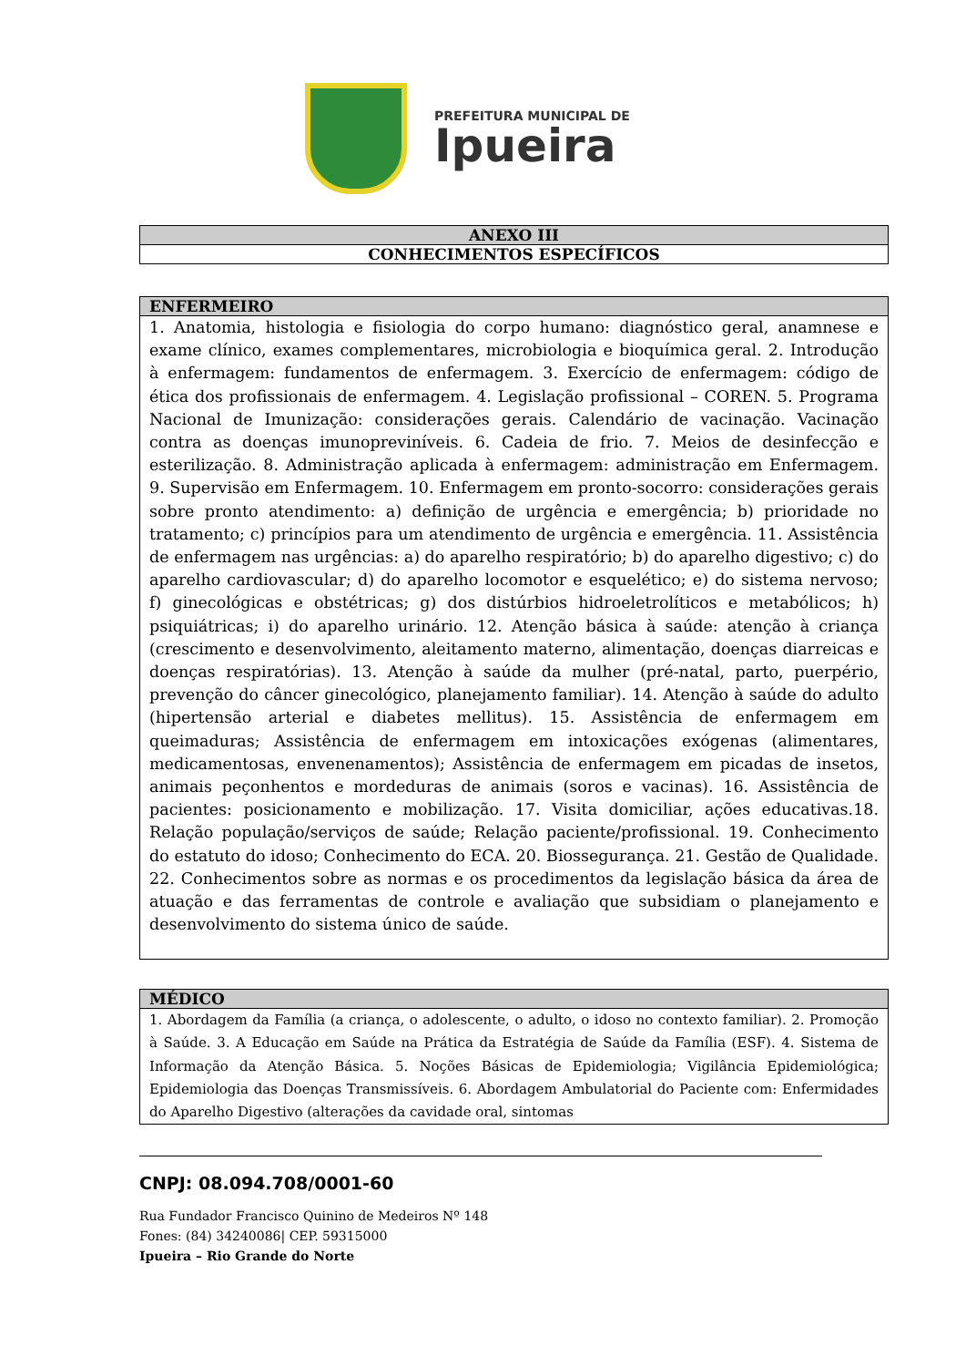PREFEITURA MUNICIPAL DE
Ipueira
| ANEXO III |
| --- |
| CONHECIMENTOS ESPECÍFICOS |
| ENFERMEIRO |
| --- |
| 1. Anatomia, histologia e fisiologia do corpo humano: diagnóstico geral, anamnese e exame clínico, exames complementares, microbiologia e bioquímica geral. 2. Introdução à enfermagem: fundamentos de enfermagem. 3. Exercício de enfermagem: código de ética dos profissionais de enfermagem. 4. Legislação profissional – COREN. 5. Programa Nacional de Imunização: considerações gerais. Calendário de vacinação. Vacinação contra as doenças imunopreviníveis. 6. Cadeia de frio. 7. Meios de desinfecção e esterilização. 8. Administração aplicada à enfermagem: administração em Enfermagem. 9. Supervisão em Enfermagem. 10. Enfermagem em pronto-socorro: considerações gerais sobre pronto atendimento: a) definição de urgência e emergência; b) prioridade no tratamento; c) princípios para um atendimento de urgência e emergência. 11. Assistência de enfermagem nas urgências: a) do aparelho respiratório; b) do aparelho digestivo; c) do aparelho cardiovascular; d) do aparelho locomotor e esquelético; e) do sistema nervoso; f) ginecológicas e obstétricas; g) dos distúrbios hidroeletrolíticos e metabólicos; h) psiquiátricas; i) do aparelho urinário. 12. Atenção básica à saúde: atenção à criança (crescimento e desenvolvimento, aleitamento materno, alimentação, doenças diarreicas e doenças respiratórias). 13. Atenção à saúde da mulher (pré-natal, parto, puerpério, prevenção do câncer ginecológico, planejamento familiar). 14. Atenção à saúde do adulto (hipertensão arterial e diabetes mellitus). 15. Assistência de enfermagem em queimaduras; Assistência de enfermagem em intoxicações exógenas (alimentares, medicamentosas, envenenamentos); Assistência de enfermagem em picadas de insetos, animais peçonhentos e mordeduras de animais (soros e vacinas). 16. Assistência de pacientes: posicionamento e mobilização. 17. Visita domiciliar, ações educativas.18. Relação população/serviços de saúde; Relação paciente/profissional. 19. Conhecimento do estatuto do idoso; Conhecimento do ECA. 20. Biossegurança. 21. Gestão de Qualidade. 22. Conhecimentos sobre as normas e os procedimentos da legislação básica da área de atuação e das ferramentas de controle e avaliação que subsidiam o planejamento e desenvolvimento do sistema único de saúde. |
| MÉDICO |
| --- |
| 1. Abordagem da Família (a criança, o adolescente, o adulto, o idoso no contexto familiar). 2. Promoção à Saúde. 3. A Educação em Saúde na Prática da Estratégia de Saúde da Família (ESF). 4. Sistema de Informação da Atenção Básica. 5. Noções Básicas de Epidemiologia; Vigilância Epidemiológica; Epidemiologia das Doenças Transmissíveis. 6. Abordagem Ambulatorial do Paciente com: Enfermidades do Aparelho Digestivo (alterações da cavidade oral, sintomas |
CNPJ: 08.094.708/0001-60
Rua Fundador Francisco Quinino de Medeiros Nº 148
Fones: (84) 34240086| CEP. 59315000
Ipueira – Rio Grande do Norte